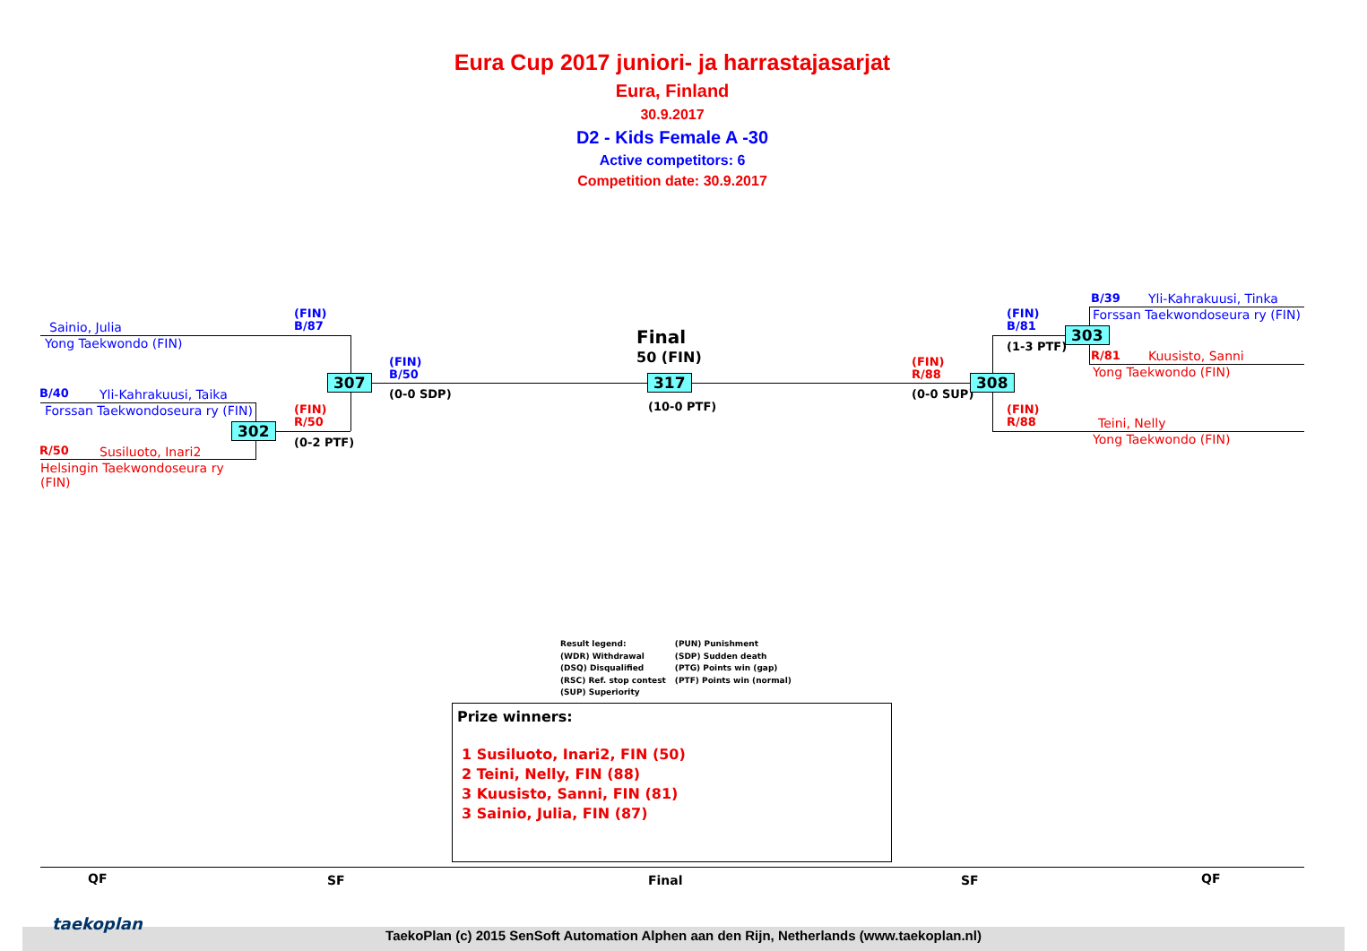Eura Cup 2017 juniori- ja harrastajasarjat
Eura, Finland
30.9.2017
D2 - Kids Female A -30
Active competitors: 6
Competition date: 30.9.2017
Sainio, Julia
Yong Taekwondo (FIN)
B/40 Yli-Kahrakuusi, Taika
Forssan Taekwondoseura ry (FIN)
R/50 Susiluoto, Inari2
Helsingin Taekwondoseura ry
(FIN)
(FIN)
B/87
(FIN)
R/50
(0-2 PTF)
302
307
(FIN)
B/50
(0-0 SDP)
Final
50 (FIN)
317
(10-0 PTF)
(FIN)
R/88
(0-0 SUP)
308
(FIN)
B/81
(1-3 PTF)
303
(FIN)
R/88
B/39 Yli-Kahrakuusi, Tinka
Forssan Taekwondoseura ry (FIN)
R/81 Kuusisto, Sanni
Yong Taekwondo (FIN)
Teini, Nelly
Yong Taekwondo (FIN)
Result legend:
(WDR) Withdrawal
(DSQ) Disqualified
(RSC) Ref. stop contest
(SUP) Superiority
(PUN) Punishment
(SDP) Sudden death
(PTG) Points win (gap)
(PTF) Points win (normal)
Prize winners:
1 Susiluoto, Inari2, FIN (50)
2 Teini, Nelly, FIN (88)
3 Kuusisto, Sanni, FIN (81)
3 Sainio, Julia, FIN (87)
QF SF Final SF QF
taekoplan
TaekoPlan (c) 2015 SenSoft Automation Alphen aan den Rijn, Netherlands (www.taekoplan.nl)